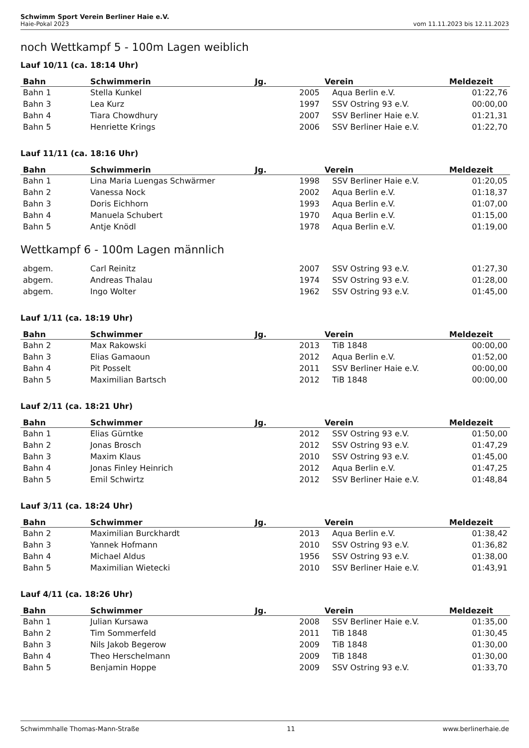Schwimm Sport Verein Berliner Haie e.V.
Haie-Pokal 2023 vom 11.11.2023 bis 12.11.2023
noch Wettkampf 5 - 100m Lagen weiblich
Lauf 10/11 (ca. 18:14 Uhr)
| Bahn | Schwimmerin | Jg. | Verein | Meldezeit |
| --- | --- | --- | --- | --- |
| Bahn 1 | Stella Kunkel | 2005 | Aqua Berlin e.V. | 01:22,76 |
| Bahn 3 | Lea Kurz | 1997 | SSV Ostring 93 e.V. | 00:00,00 |
| Bahn 4 | Tiara Chowdhury | 2007 | SSV Berliner Haie e.V. | 01:21,31 |
| Bahn 5 | Henriette Krings | 2006 | SSV Berliner Haie e.V. | 01:22,70 |
Lauf 11/11 (ca. 18:16 Uhr)
| Bahn | Schwimmerin | Jg. | Verein | Meldezeit |
| --- | --- | --- | --- | --- |
| Bahn 1 | Lina Maria Luengas Schwärmer | 1998 | SSV Berliner Haie e.V. | 01:20,05 |
| Bahn 2 | Vanessa Nock | 2002 | Aqua Berlin e.V. | 01:18,37 |
| Bahn 3 | Doris Eichhorn | 1993 | Aqua Berlin e.V. | 01:07,00 |
| Bahn 4 | Manuela Schubert | 1970 | Aqua Berlin e.V. | 01:15,00 |
| Bahn 5 | Antje Knödl | 1978 | Aqua Berlin e.V. | 01:19,00 |
Wettkampf 6 - 100m Lagen männlich
| abgem. | Carl Reinitz | 2007 | SSV Ostring 93 e.V. | 01:27,30 |
| abgem. | Andreas Thalau | 1974 | SSV Ostring 93 e.V. | 01:28,00 |
| abgem. | Ingo Wolter | 1962 | SSV Ostring 93 e.V. | 01:45,00 |
Lauf 1/11 (ca. 18:19 Uhr)
| Bahn | Schwimmer | Jg. | Verein | Meldezeit |
| --- | --- | --- | --- | --- |
| Bahn 2 | Max Rakowski | 2013 | TiB 1848 | 00:00,00 |
| Bahn 3 | Elias Gamaoun | 2012 | Aqua Berlin e.V. | 01:52,00 |
| Bahn 4 | Pit Posselt | 2011 | SSV Berliner Haie e.V. | 00:00,00 |
| Bahn 5 | Maximilian Bartsch | 2012 | TiB 1848 | 00:00,00 |
Lauf 2/11 (ca. 18:21 Uhr)
| Bahn | Schwimmer | Jg. | Verein | Meldezeit |
| --- | --- | --- | --- | --- |
| Bahn 1 | Elias Gürntke | 2012 | SSV Ostring 93 e.V. | 01:50,00 |
| Bahn 2 | Jonas Brosch | 2012 | SSV Ostring 93 e.V. | 01:47,29 |
| Bahn 3 | Maxim Klaus | 2010 | SSV Ostring 93 e.V. | 01:45,00 |
| Bahn 4 | Jonas Finley Heinrich | 2012 | Aqua Berlin e.V. | 01:47,25 |
| Bahn 5 | Emil Schwirtz | 2012 | SSV Berliner Haie e.V. | 01:48,84 |
Lauf 3/11 (ca. 18:24 Uhr)
| Bahn | Schwimmer | Jg. | Verein | Meldezeit |
| --- | --- | --- | --- | --- |
| Bahn 2 | Maximilian Burckhardt | 2013 | Aqua Berlin e.V. | 01:38,42 |
| Bahn 3 | Yannek Hofmann | 2010 | SSV Ostring 93 e.V. | 01:36,82 |
| Bahn 4 | Michael Aldus | 1956 | SSV Ostring 93 e.V. | 01:38,00 |
| Bahn 5 | Maximilian Wietecki | 2010 | SSV Berliner Haie e.V. | 01:43,91 |
Lauf 4/11 (ca. 18:26 Uhr)
| Bahn | Schwimmer | Jg. | Verein | Meldezeit |
| --- | --- | --- | --- | --- |
| Bahn 1 | Julian Kursawa | 2008 | SSV Berliner Haie e.V. | 01:35,00 |
| Bahn 2 | Tim Sommerfeld | 2011 | TiB 1848 | 01:30,45 |
| Bahn 3 | Nils Jakob Begerow | 2009 | TiB 1848 | 01:30,00 |
| Bahn 4 | Theo Herschelmann | 2009 | TiB 1848 | 01:30,00 |
| Bahn 5 | Benjamin Hoppe | 2009 | SSV Ostring 93 e.V. | 01:33,70 |
Schwimmhalle Thomas-Mann-Straße 11 www.berlinerhaie.de